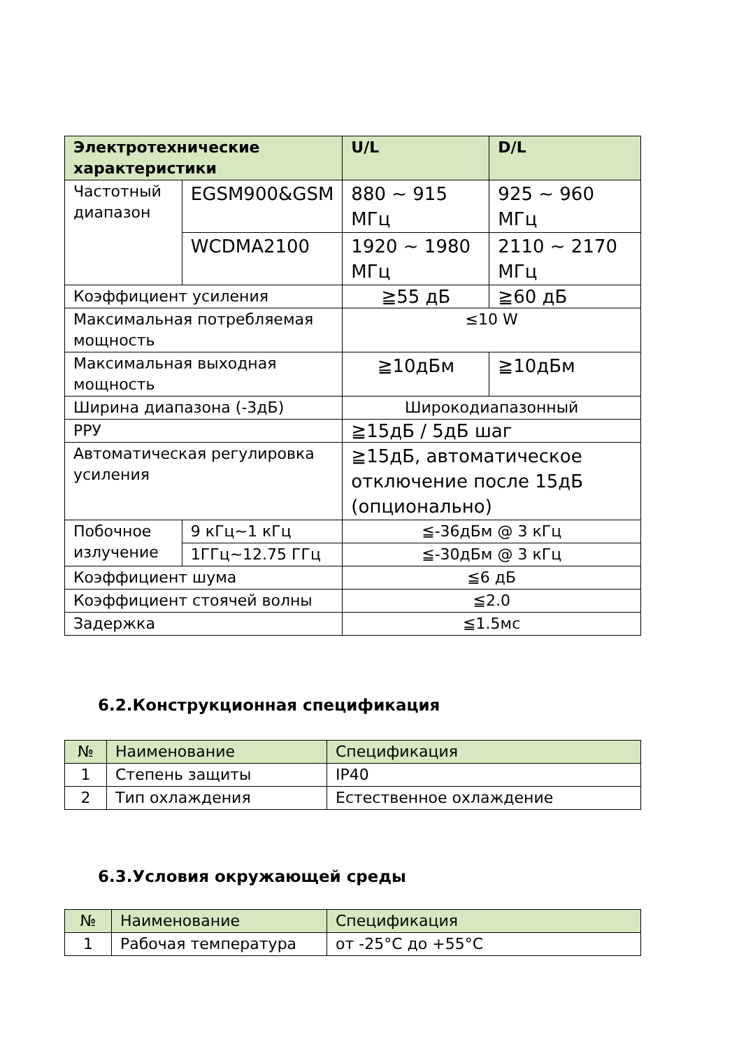| Электротехнические характеристики | | U/L | D/L |
| --- | --- | --- | --- |
| Частотный диапазон | EGSM900&GSM | 880 ~ 915 МГц | 925 ~ 960 МГц |
| | WCDMA2100 | 1920 ~ 1980 МГц | 2110 ~ 2170 МГц |
| Коэффициент усиления | | ≧55 дБ | ≧60 дБ |
| Максимальная потребляемая мощность | | ≤10 W | |
| Максимальная выходная мощность | | ≧10дБм | ≧10дБм |
| Ширина диапазона (-3дБ) | | Широкодиапазонный | |
| РРУ | | ≧15дБ / 5дБ шаг | |
| Автоматическая регулировка усиления | | ≧15дБ, автоматическое отключение после 15дБ (опционально) | |
| Побочное излучение | 9 кГц~1 кГц | ≦-36дБм @ 3 кГц | |
| | 1ГГц~12.75 ГГц | ≦-30дБм @ 3 кГц | |
| Коэффициент шума | | ≦6 дБ | |
| Коэффициент стоячей волны | | ≦2.0 | |
| Задержка | | ≦1.5мс | |
6.2.Конструкционная спецификация
| № | Наименование | Спецификация |
| 1 | Степень защиты | IP40 |
| 2 | Тип охлаждения | Естественное охлаждение |
6.3.Условия окружающей среды
| № | Наименование | Спецификация |
| 1 | Рабочая температура | от -25°C до +55°C |